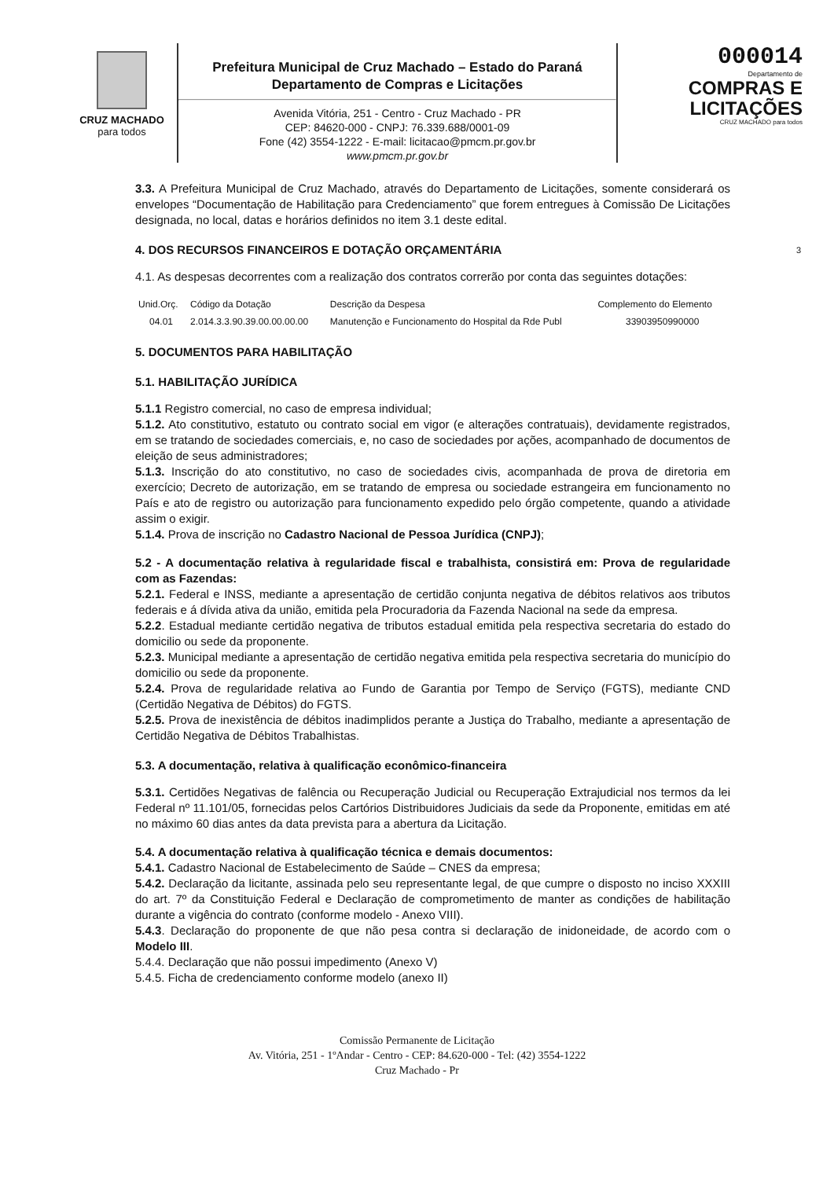CRUZ MACHADO
para todos
Prefeitura Municipal de Cruz Machado – Estado do Paraná
Departamento de Compras e Licitações
Avenida Vitória, 251 - Centro - Cruz Machado - PR
CEP: 84620-000 - CNPJ: 76.339.688/0001-09
Fone (42) 3554-1222 - E-mail: licitacao@pmcm.pr.gov.br
www.pmcm.pr.gov.br
000014
Departamento de
COMPRAS E
LICITAÇÕES
CRUZ MACHADO para todos
3.3. A Prefeitura Municipal de Cruz Machado, através do Departamento de Licitações, somente considerará os envelopes “Documentação de Habilitação para Credenciamento” que forem entregues à Comissão De Licitações designada, no local, datas e horários definidos no item 3.1 deste edital.
4. DOS RECURSOS FINANCEIROS E DOTAÇÃO ORÇAMENTÁRIA 3
4.1. As despesas decorrentes com a realização dos contratos correrão por conta das seguintes dotações:
| Unid.Orç. | Código da Dotação | Descrição da Despesa | Complemento do Elemento |
| --- | --- | --- | --- |
| 04.01 | 2.014.3.3.90.39.00.00.00.00 | Manutenção e Funcionamento do Hospital da Rde Publ | 33903950990000 |
5. DOCUMENTOS PARA HABILITAÇÃO
5.1. HABILITAÇÃO JURÍDICA
5.1.1 Registro comercial, no caso de empresa individual;
5.1.2. Ato constitutivo, estatuto ou contrato social em vigor (e alterações contratuais), devidamente registrados, em se tratando de sociedades comerciais, e, no caso de sociedades por ações, acompanhado de documentos de eleição de seus administradores;
5.1.3. Inscrição do ato constitutivo, no caso de sociedades civis, acompanhada de prova de diretoria em exercício; Decreto de autorização, em se tratando de empresa ou sociedade estrangeira em funcionamento no País e ato de registro ou autorização para funcionamento expedido pelo órgão competente, quando a atividade assim o exigir.
5.1.4. Prova de inscrição no Cadastro Nacional de Pessoa Jurídica (CNPJ);
5.2 - A documentação relativa à regularidade fiscal e trabalhista, consistirá em: Prova de regularidade com as Fazendas:
5.2.1. Federal e INSS, mediante a apresentação de certidão conjunta negativa de débitos relativos aos tributos federais e á dívida ativa da união, emitida pela Procuradoria da Fazenda Nacional na sede da empresa.
5.2.2. Estadual mediante certidão negativa de tributos estadual emitida pela respectiva secretaria do estado do domicilio ou sede da proponente.
5.2.3. Municipal mediante a apresentação de certidão negativa emitida pela respectiva secretaria do município do domicilio ou sede da proponente.
5.2.4. Prova de regularidade relativa ao Fundo de Garantia por Tempo de Serviço (FGTS), mediante CND (Certidão Negativa de Débitos) do FGTS.
5.2.5. Prova de inexistência de débitos inadimplidos perante a Justiça do Trabalho, mediante a apresentação de Certidão Negativa de Débitos Trabalhistas.
5.3. A documentação, relativa à qualificação econômico-financeira
5.3.1. Certidões Negativas de falência ou Recuperação Judicial ou Recuperação Extrajudicial nos termos da lei Federal nº 11.101/05, fornecidas pelos Cartórios Distribuidores Judiciais da sede da Proponente, emitidas em até no máximo 60 dias antes da data prevista para a abertura da Licitação.
5.4. A documentação relativa à qualificação técnica e demais documentos:
5.4.1. Cadastro Nacional de Estabelecimento de Saúde – CNES da empresa;
5.4.2. Declaração da licitante, assinada pelo seu representante legal, de que cumpre o disposto no inciso XXXIII do art. 7º da Constituição Federal e Declaração de comprometimento de manter as condições de habilitação durante a vigência do contrato (conforme modelo - Anexo VIII).
5.4.3. Declaração do proponente de que não pesa contra si declaração de inidoneidade, de acordo com o Modelo III.
5.4.4. Declaração que não possui impedimento (Anexo V)
5.4.5. Ficha de credenciamento conforme modelo (anexo II)
Comissão Permanente de Licitação
Av. Vitória, 251 - 1ºAndar - Centro - CEP: 84.620-000 - Tel: (42) 3554-1222
Cruz Machado - Pr